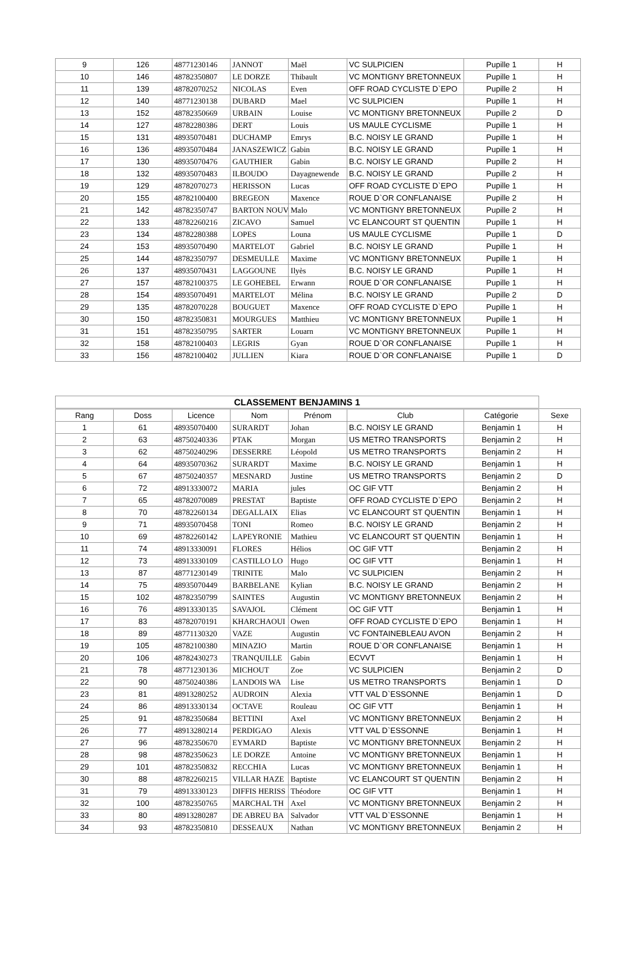| 9 | 126 | 48771230146 | JANNOT | Maël | VC SULPICIEN | Pupille 1 | H |
| 10 | 146 | 48782350807 | LE DORZE | Thibault | VC MONTIGNY BRETONNEUX | Pupille 1 | H |
| 11 | 139 | 48782070252 | NICOLAS | Even | OFF ROAD CYCLISTE D`EPO | Pupille 2 | H |
| 12 | 140 | 48771230138 | DUBARD | Mael | VC SULPICIEN | Pupille 1 | H |
| 13 | 152 | 48782350669 | URBAIN | Louise | VC MONTIGNY BRETONNEUX | Pupille 2 | D |
| 14 | 127 | 48782280386 | DERT | Louis | US MAULE CYCLISME | Pupille 1 | H |
| 15 | 131 | 48935070481 | DUCHAMP | Emrys | B.C. NOISY LE GRAND | Pupille 1 | H |
| 16 | 136 | 48935070484 | JANASZEWICZ | Gabin | B.C. NOISY LE GRAND | Pupille 1 | H |
| 17 | 130 | 48935070476 | GAUTHIER | Gabin | B.C. NOISY LE GRAND | Pupille 2 | H |
| 18 | 132 | 48935070483 | ILBOUDO | Dayagnewende | B.C. NOISY LE GRAND | Pupille 2 | H |
| 19 | 129 | 48782070273 | HERISSON | Lucas | OFF ROAD CYCLISTE D`EPO | Pupille 1 | H |
| 20 | 155 | 48782100400 | BREGEON | Maxence | ROUE D`OR CONFLANAISE | Pupille 2 | H |
| 21 | 142 | 48782350747 | BARTON NOUV | Malo | VC MONTIGNY BRETONNEUX | Pupille 2 | H |
| 22 | 133 | 48782260216 | ZICAVO | Samuel | VC ELANCOURT ST QUENTIN | Pupille 1 | H |
| 23 | 134 | 48782280388 | LOPES | Louna | US MAULE CYCLISME | Pupille 1 | D |
| 24 | 153 | 48935070490 | MARTELOT | Gabriel | B.C. NOISY LE GRAND | Pupille 1 | H |
| 25 | 144 | 48782350797 | DESMEULLE | Maxime | VC MONTIGNY BRETONNEUX | Pupille 1 | H |
| 26 | 137 | 48935070431 | LAGGOUNE | Ilyès | B.C. NOISY LE GRAND | Pupille 1 | H |
| 27 | 157 | 48782100375 | LE GOHEBEL | Erwann | ROUE D`OR CONFLANAISE | Pupille 1 | H |
| 28 | 154 | 48935070491 | MARTELOT | Mélina | B.C. NOISY LE GRAND | Pupille 2 | D |
| 29 | 135 | 48782070228 | BOUGUET | Maxence | OFF ROAD CYCLISTE D`EPO | Pupille 1 | H |
| 30 | 150 | 48782350831 | MOURGUES | Matthieu | VC MONTIGNY BRETONNEUX | Pupille 1 | H |
| 31 | 151 | 48782350795 | SARTER | Louarn | VC MONTIGNY BRETONNEUX | Pupille 1 | H |
| 32 | 158 | 48782100403 | LEGRIS | Gyan | ROUE D`OR CONFLANAISE | Pupille 1 | H |
| 33 | 156 | 48782100402 | JULLIEN | Kiara | ROUE D`OR CONFLANAISE | Pupille 1 | D |
| CLASSEMENT BENJAMINS 1 | | | | | | | |
| --- | --- | --- | --- | --- | --- | --- | --- |
| Rang | Doss | Licence | Nom | Prénom | Club | Catégorie | Sexe |
| 1 | 61 | 48935070400 | SURARDT | Johan | B.C. NOISY LE GRAND | Benjamin 1 | H |
| 2 | 63 | 48750240336 | PTAK | Morgan | US METRO TRANSPORTS | Benjamin 2 | H |
| 3 | 62 | 48750240296 | DESSERRE | Léopold | US METRO TRANSPORTS | Benjamin 2 | H |
| 4 | 64 | 48935070362 | SURARDT | Maxime | B.C. NOISY LE GRAND | Benjamin 1 | H |
| 5 | 67 | 48750240357 | MESNARD | Justine | US METRO TRANSPORTS | Benjamin 2 | D |
| 6 | 72 | 48913330072 | MARIA | jules | OC GIF VTT | Benjamin 2 | H |
| 7 | 65 | 48782070089 | PRESTAT | Baptiste | OFF ROAD CYCLISTE D`EPO | Benjamin 2 | H |
| 8 | 70 | 48782260134 | DEGALLAIX | Elias | VC ELANCOURT ST QUENTIN | Benjamin 1 | H |
| 9 | 71 | 48935070458 | TONI | Romeo | B.C. NOISY LE GRAND | Benjamin 2 | H |
| 10 | 69 | 48782260142 | LAPEYRONIE | Mathieu | VC ELANCOURT ST QUENTIN | Benjamin 1 | H |
| 11 | 74 | 48913330091 | FLORES | Hélios | OC GIF VTT | Benjamin 2 | H |
| 12 | 73 | 48913330109 | CASTILLO LO | Hugo | OC GIF VTT | Benjamin 1 | H |
| 13 | 87 | 48771230149 | TRINITE | Malo | VC SULPICIEN | Benjamin 2 | H |
| 14 | 75 | 48935070449 | BARBELANE | Kylian | B.C. NOISY LE GRAND | Benjamin 2 | H |
| 15 | 102 | 48782350799 | SAINTES | Augustin | VC MONTIGNY BRETONNEUX | Benjamin 2 | H |
| 16 | 76 | 48913330135 | SAVAJOL | Clément | OC GIF VTT | Benjamin 1 | H |
| 17 | 83 | 48782070191 | KHARCHAOUI | Owen | OFF ROAD CYCLISTE D`EPO | Benjamin 1 | H |
| 18 | 89 | 48771130320 | VAZE | Augustin | VC FONTAINEBLEAU AVON | Benjamin 2 | H |
| 19 | 105 | 48782100380 | MINAZIO | Martin | ROUE D`OR CONFLANAISE | Benjamin 1 | H |
| 20 | 106 | 48782430273 | TRANQUILLE | Gabin | ECVVT | Benjamin 1 | H |
| 21 | 78 | 48771230136 | MICHOUT | Zoe | VC SULPICIEN | Benjamin 2 | D |
| 22 | 90 | 48750240386 | LANDOIS WA | Lise | US METRO TRANSPORTS | Benjamin 1 | D |
| 23 | 81 | 48913280252 | AUDROIN | Alexia | VTT VAL D`ESSONNE | Benjamin 1 | D |
| 24 | 86 | 48913330134 | OCTAVE | Rouleau | OC GIF VTT | Benjamin 1 | H |
| 25 | 91 | 48782350684 | BETTINI | Axel | VC MONTIGNY BRETONNEUX | Benjamin 2 | H |
| 26 | 77 | 48913280214 | PERDIGAO | Alexis | VTT VAL D`ESSONNE | Benjamin 1 | H |
| 27 | 96 | 48782350670 | EYMARD | Baptiste | VC MONTIGNY BRETONNEUX | Benjamin 2 | H |
| 28 | 98 | 48782350623 | LE DORZE | Antoine | VC MONTIGNY BRETONNEUX | Benjamin 1 | H |
| 29 | 101 | 48782350832 | RECCHIA | Lucas | VC MONTIGNY BRETONNEUX | Benjamin 1 | H |
| 30 | 88 | 48782260215 | VILLAR HAZE | Baptiste | VC ELANCOURT ST QUENTIN | Benjamin 2 | H |
| 31 | 79 | 48913330123 | DIFFIS HERISS | Théodore | OC GIF VTT | Benjamin 1 | H |
| 32 | 100 | 48782350765 | MARCHAL TH | Axel | VC MONTIGNY BRETONNEUX | Benjamin 2 | H |
| 33 | 80 | 48913280287 | DE ABREU BA | Salvador | VTT VAL D`ESSONNE | Benjamin 1 | H |
| 34 | 93 | 48782350810 | DESSEAUX | Nathan | VC MONTIGNY BRETONNEUX | Benjamin 2 | H |